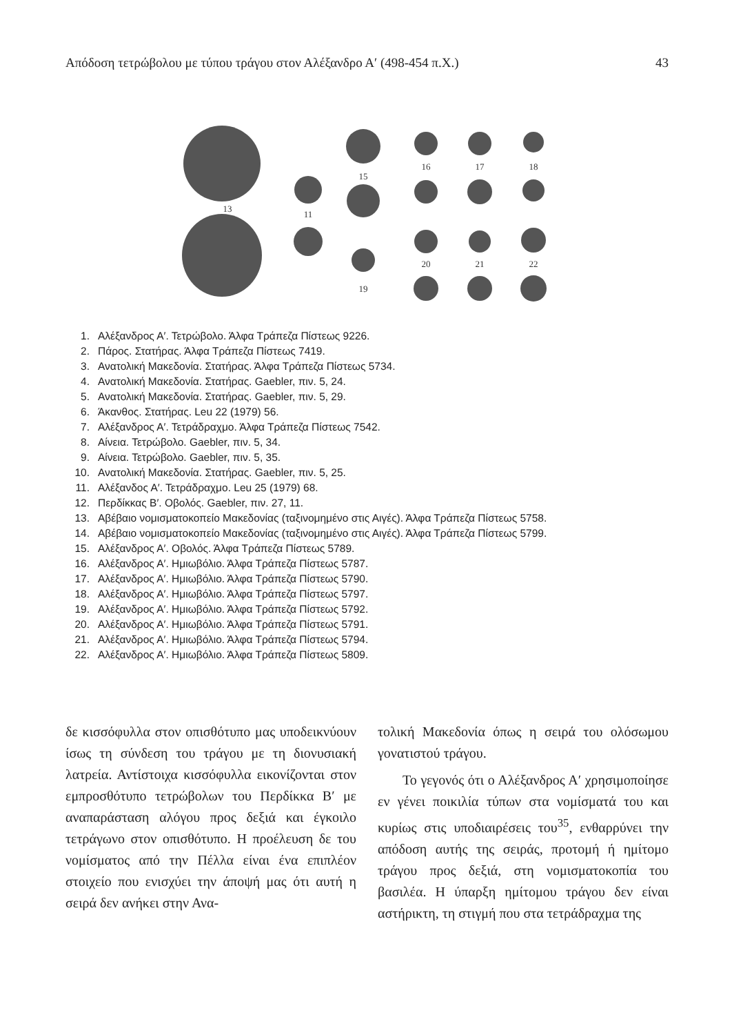Απόδοση τετρώβολου με τύπου τράγου στον Αλέξανδρο Α′ (498-454 π.Χ.) 43
13
11
15
19
16
17
18
20
21
22
1. Αλέξανδρος Α′. Τετρώβολο. Άλφα Τράπεζα Πίστεως 9226.
2. Πάρος. Στατήρας. Άλφα Τράπεζα Πίστεως 7419.
3. Ανατολική Μακεδονία. Στατήρας. Άλφα Τράπεζα Πίστεως 5734.
4. Ανατολική Μακεδονία. Στατήρας. Gaebler, πιν. 5, 24.
5. Ανατολική Μακεδονία. Στατήρας. Gaebler, πιν. 5, 29.
6. Άκανθος. Στατήρας. Leu 22 (1979) 56.
7. Αλέξανδρος Α′. Τετράδραχμο. Άλφα Τράπεζα Πίστεως 7542.
8. Αίνεια. Τετρώβολο. Gaebler, πιν. 5, 34.
9. Αίνεια. Τετρώβολο. Gaebler, πιν. 5, 35.
10. Ανατολική Μακεδονία. Στατήρας. Gaebler, πιν. 5, 25.
11. Αλέξανδος Α′. Τετράδραχμο. Leu 25 (1979) 68.
12. Περδίκκας Β′. Οβολός. Gaebler, πιν. 27, 11.
13. Αβέβαιο νομισματοκοπείο Μακεδονίας (ταξινομημένο στις Αιγές). Άλφα Τράπεζα Πίστεως 5758.
14. Αβέβαιο νομισματοκοπείο Μακεδονίας (ταξινομημένο στις Αιγές). Άλφα Τράπεζα Πίστεως 5799.
15. Αλέξανδρος Α′. Οβολός. Άλφα Τράπεζα Πίστεως 5789.
16. Αλέξανδρος Α′. Ημιωβόλιο. Άλφα Τράπεζα Πίστεως 5787.
17. Αλέξανδρος Α′. Ημιωβόλιο. Άλφα Τράπεζα Πίστεως 5790.
18. Αλέξανδρος Α′. Ημιωβόλιο. Άλφα Τράπεζα Πίστεως 5797.
19. Αλέξανδρος Α′. Ημιωβόλιο. Άλφα Τράπεζα Πίστεως 5792.
20. Αλέξανδρος Α′. Ημιωβόλιο. Άλφα Τράπεζα Πίστεως 5791.
21. Αλέξανδρος Α′. Ημιωβόλιο. Άλφα Τράπεζα Πίστεως 5794.
22. Αλέξανδρος Α′. Ημιωβόλιο. Άλφα Τράπεζα Πίστεως 5809.
δε κισσόφυλλα στον οπισθότυπο μας υποδεικνύουν ίσως τη σύνδεση του τράγου με τη διονυσιακή λατρεία. Αντίστοιχα κισσόφυλλα εικονίζονται στον εμπροσθότυπο τετρώβολων του Περδίκκα Β′ με αναπαράσταση αλόγου προς δεξιά και έγκοιλο τετράγωνο στον οπισθότυπο. Η προέλευση δε του νομίσματος από την Πέλλα είναι ένα επιπλέον στοιχείο που ενισχύει την άποψή μας ότι αυτή η σειρά δεν ανήκει στην Ανα-
τολική Μακεδονία όπως η σειρά του ολόσωμου γονατιστού τράγου.
Το γεγονός ότι ο Αλέξανδρος Α′ χρησιμοποίησε εν γένει ποικιλία τύπων στα νομίσματά του και κυρίως στις υποδιαιρέσεις του<sup>35</sup>, ενθαρρύνει την απόδοση αυτής της σειράς, προτομή ή ημίτομο τράγου προς δεξιά, στη νομισματοκοπία του βασιλέα. Η ύπαρξη ημίτομου τράγου δεν είναι αστήρικτη, τη στιγμή που στα τετράδραχμα της